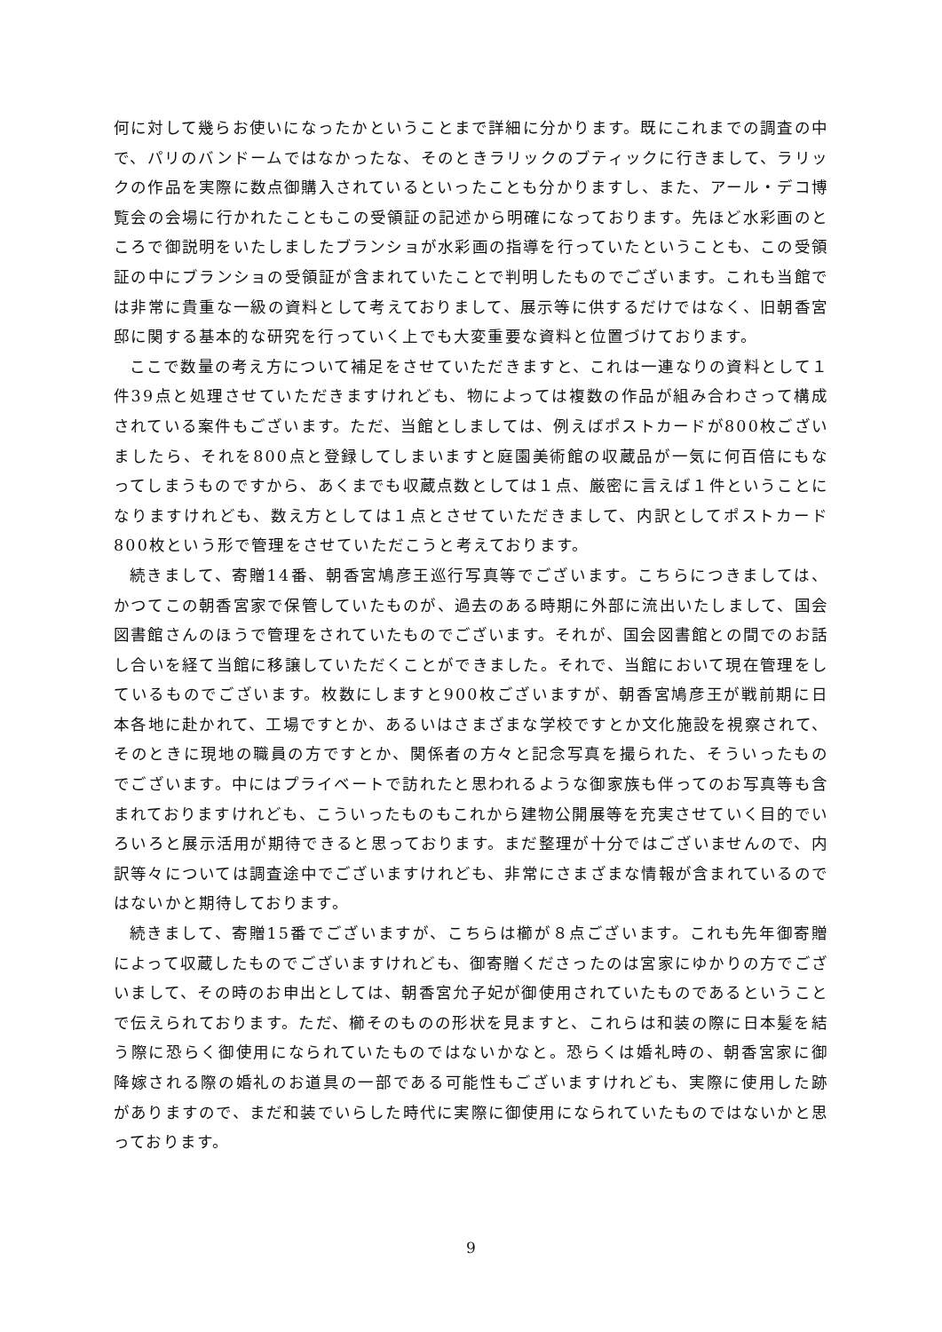何に対して幾らお使いになったかということまで詳細に分かります。既にこれまでの調査の中で、パリのバンドームではなかったな、そのときラリックのブティックに行きまして、ラリックの作品を実際に数点御購入されているといったことも分かりますし、また、アール・デコ博覧会の会場に行かれたこともこの受領証の記述から明確になっております。先ほど水彩画のところで御説明をいたしましたブランショが水彩画の指導を行っていたということも、この受領証の中にブランショの受領証が含まれていたことで判明したものでございます。これも当館では非常に貴重な一級の資料として考えておりまして、展示等に供するだけではなく、旧朝香宮邸に関する基本的な研究を行っていく上でも大変重要な資料と位置づけております。
ここで数量の考え方について補足をさせていただきますと、これは一連なりの資料として１件39点と処理させていただきますけれども、物によっては複数の作品が組み合わさって構成されている案件もございます。ただ、当館としましては、例えばポストカードが800枚ございましたら、それを800点と登録してしまいますと庭園美術館の収蔵品が一気に何百倍にもなってしまうものですから、あくまでも収蔵点数としては１点、厳密に言えば１件ということになりますけれども、数え方としては１点とさせていただきまして、内訳としてポストカード800枚という形で管理をさせていただこうと考えております。
続きまして、寄贈14番、朝香宮鳩彦王巡行写真等でございます。こちらにつきましては、かつてこの朝香宮家で保管していたものが、過去のある時期に外部に流出いたしまして、国会図書館さんのほうで管理をされていたものでございます。それが、国会図書館との間でのお話し合いを経て当館に移譲していただくことができました。それで、当館において現在管理をしているものでございます。枚数にしますと900枚ございますが、朝香宮鳩彦王が戦前期に日本各地に赴かれて、工場ですとか、あるいはさまざまな学校ですとか文化施設を視察されて、そのときに現地の職員の方ですとか、関係者の方々と記念写真を撮られた、そういったものでございます。中にはプライベートで訪れたと思われるような御家族も伴ってのお写真等も含まれておりますけれども、こういったものもこれから建物公開展等を充実させていく目的でいろいろと展示活用が期待できると思っております。まだ整理が十分ではございませんので、内訳等々については調査途中でございますけれども、非常にさまざまな情報が含まれているのではないかと期待しております。
続きまして、寄贈15番でございますが、こちらは櫛が８点ございます。これも先年御寄贈によって収蔵したものでございますけれども、御寄贈くださったのは宮家にゆかりの方でございまして、その時のお申出としては、朝香宮允子妃が御使用されていたものであるということで伝えられております。ただ、櫛そのものの形状を見ますと、これらは和装の際に日本髪を結う際に恐らく御使用になられていたものではないかなと。恐らくは婚礼時の、朝香宮家に御降嫁される際の婚礼のお道具の一部である可能性もございますけれども、実際に使用した跡がありますので、まだ和装でいらした時代に実際に御使用になられていたものではないかと思っております。
9